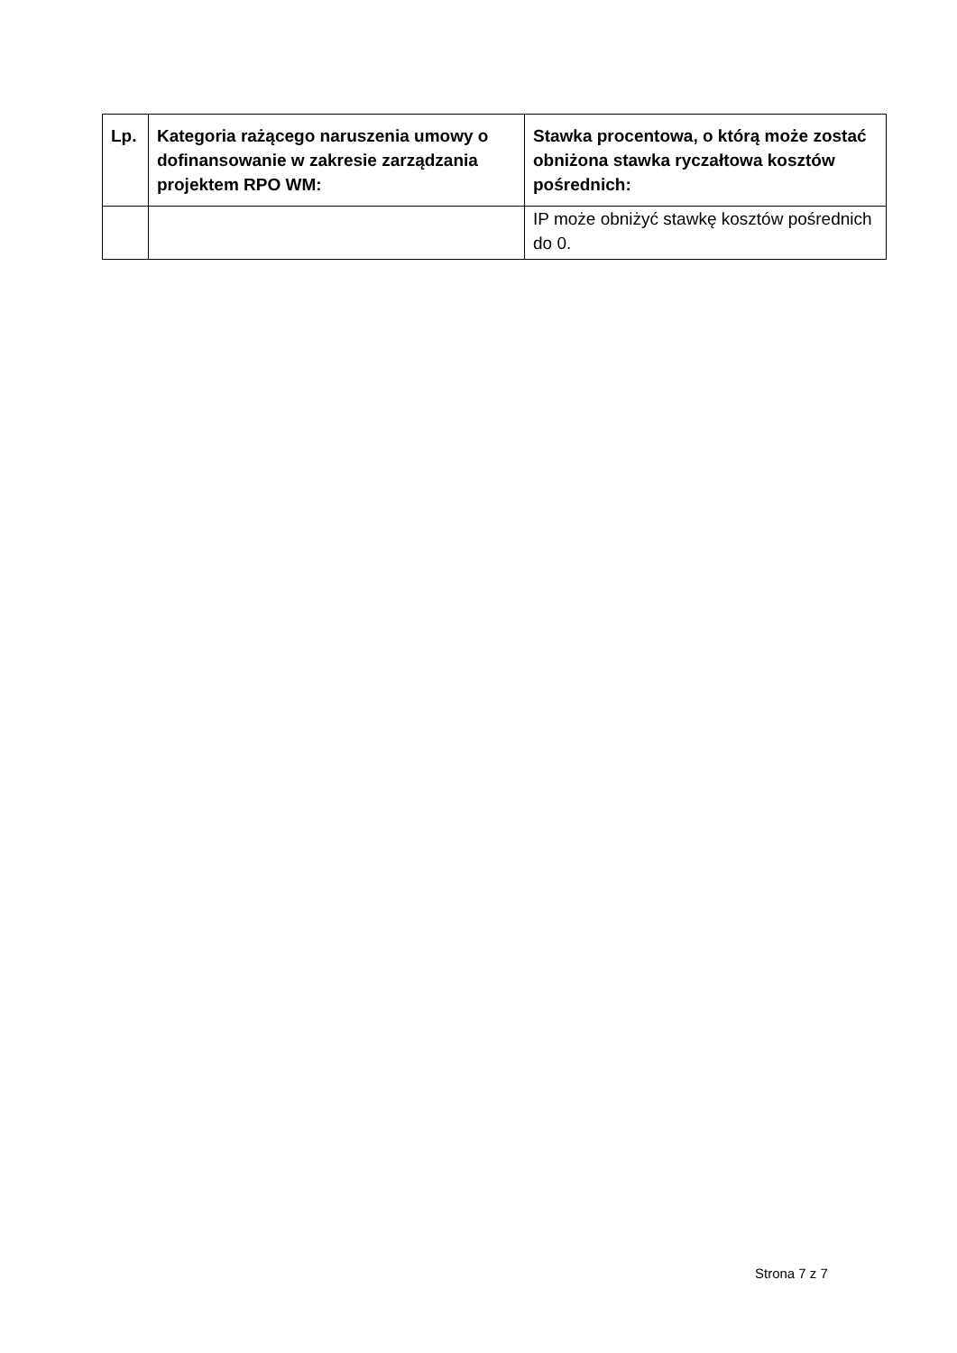| Lp. | Kategoria rażącego naruszenia umowy o dofinansowanie w zakresie zarządzania projektem RPO WM: | Stawka procentowa, o którą może zostać obniżona stawka ryczałtowa kosztów pośrednich: |
| --- | --- | --- |
| | | IP może obniżyć stawkę kosztów pośrednich do 0. |
Strona 7 z 7